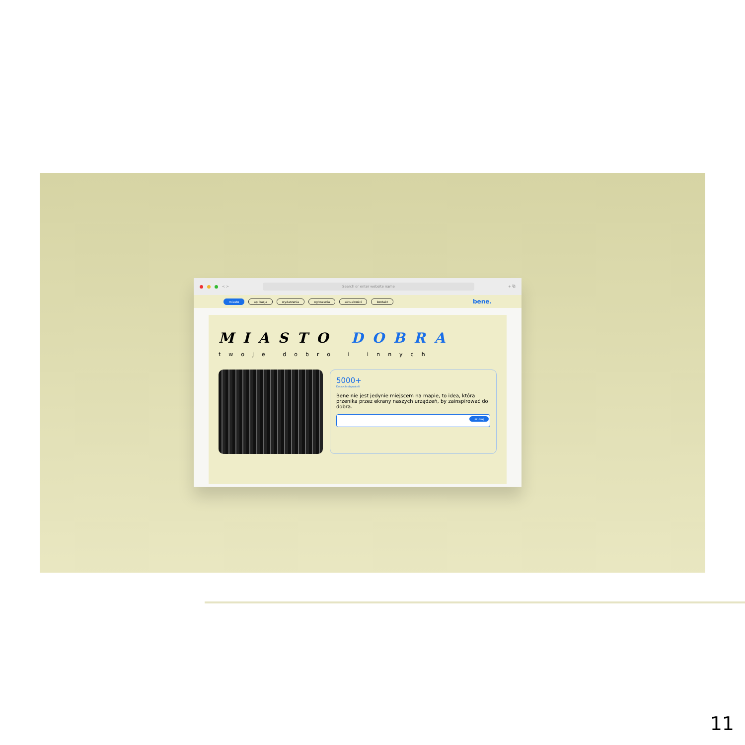< >
Search or enter website name
+ ⧉
miasto aplikacja wydarzenia ogłoszenia aktualności kontakt
bene.
MIASTO DOBRA
twoje dobro i innych
5000+
Dobrych obywateli
Bene nie jest jedynie miejscem na mapie, to idea, która przenika przez ekrany naszych urządzeń, by zainspirować do dobra.
szukaj
11